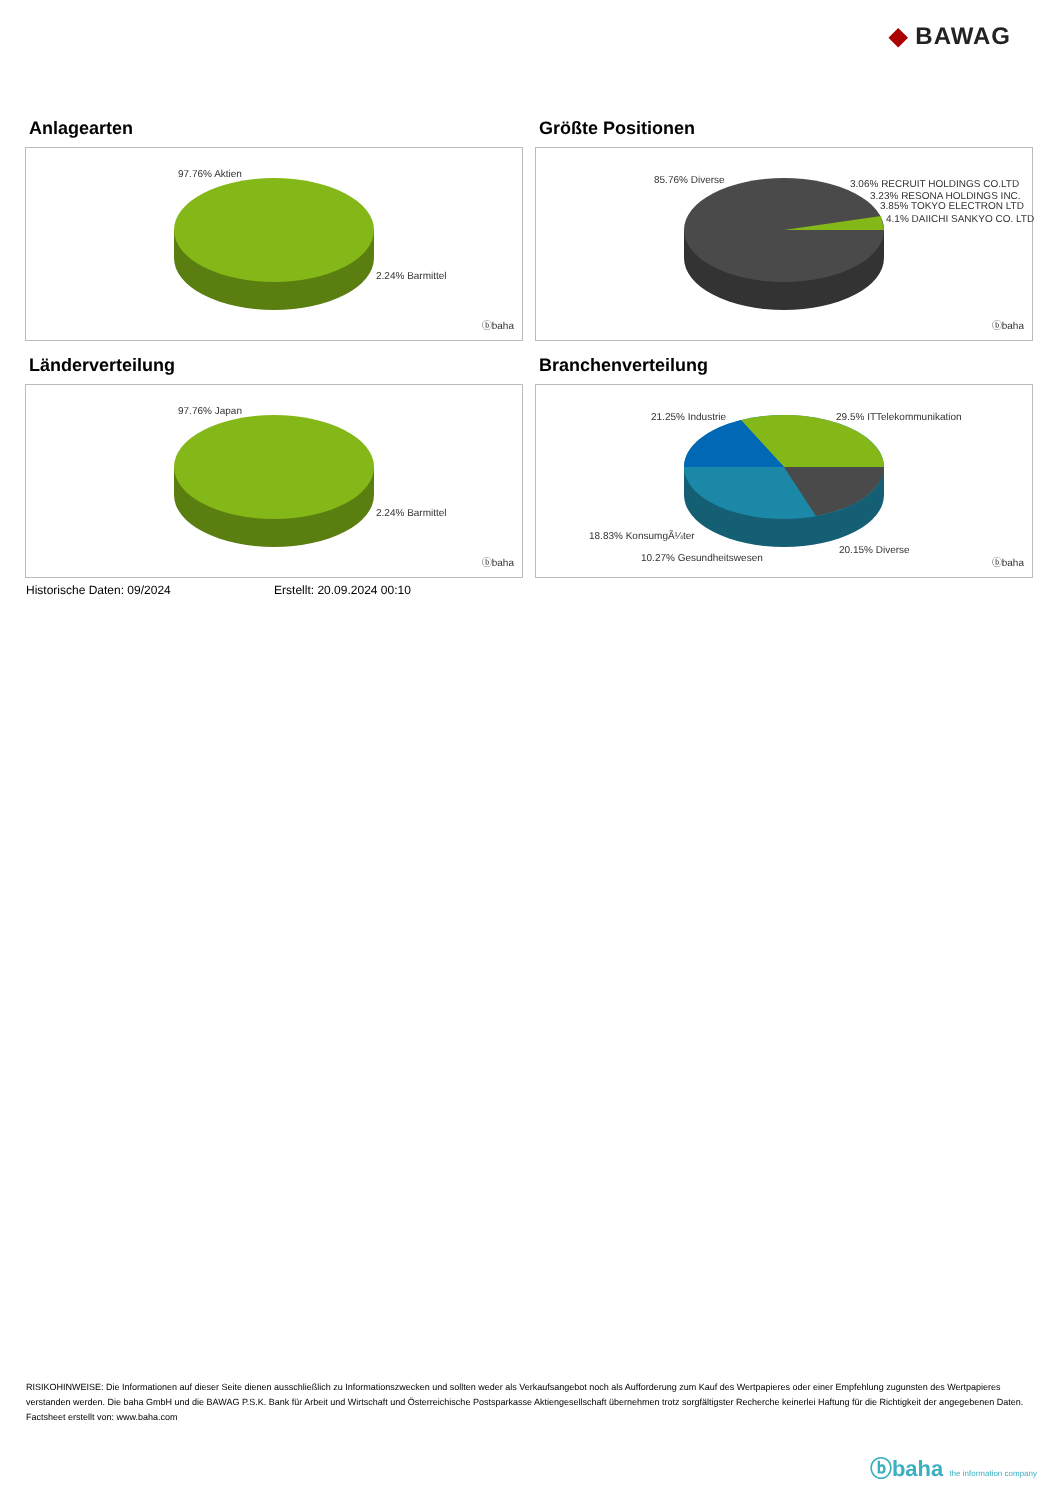◆ BAWAG
Anlagearten
97.76% Aktien
2.24% Barmittel
ⓑbaha
Größte Positionen
85.76% Diverse 3.06% RECRUIT HOLDINGS CO.LTD
3.23% RESONA HOLDINGS INC.
3.85% TOKYO ELECTRON LTD
4.1% DAIICHI SANKYO CO. LTD
ⓑbaha
Länderverteilung
97.76% Japan
2.24% Barmittel
ⓑbaha
Branchenverteilung
21.25% Industrie 29.5% ITTelekommunikation
18.83% KonsumgÃ¼ter
20.15% Diverse
10.27% Gesundheitswesen ⓑbaha
Historische Daten: 09/2024 Erstellt: 20.09.2024 00:10
RISIKOHINWEISE: Die Informationen auf dieser Seite dienen ausschließlich zu Informationszwecken und sollten weder als Verkaufsangebot noch als Aufforderung zum Kauf des Wertpapieres oder einer Empfehlung zugunsten des Wertpapieres verstanden werden. Die baha GmbH und die BAWAG P.S.K. Bank für Arbeit und Wirtschaft und Österreichische Postsparkasse Aktiengesellschaft übernehmen trotz sorgfältigster Recherche keinerlei Haftung für die Richtigkeit der angegebenen Daten.
Factsheet erstellt von: www.baha.com
ⓑbaha the information company